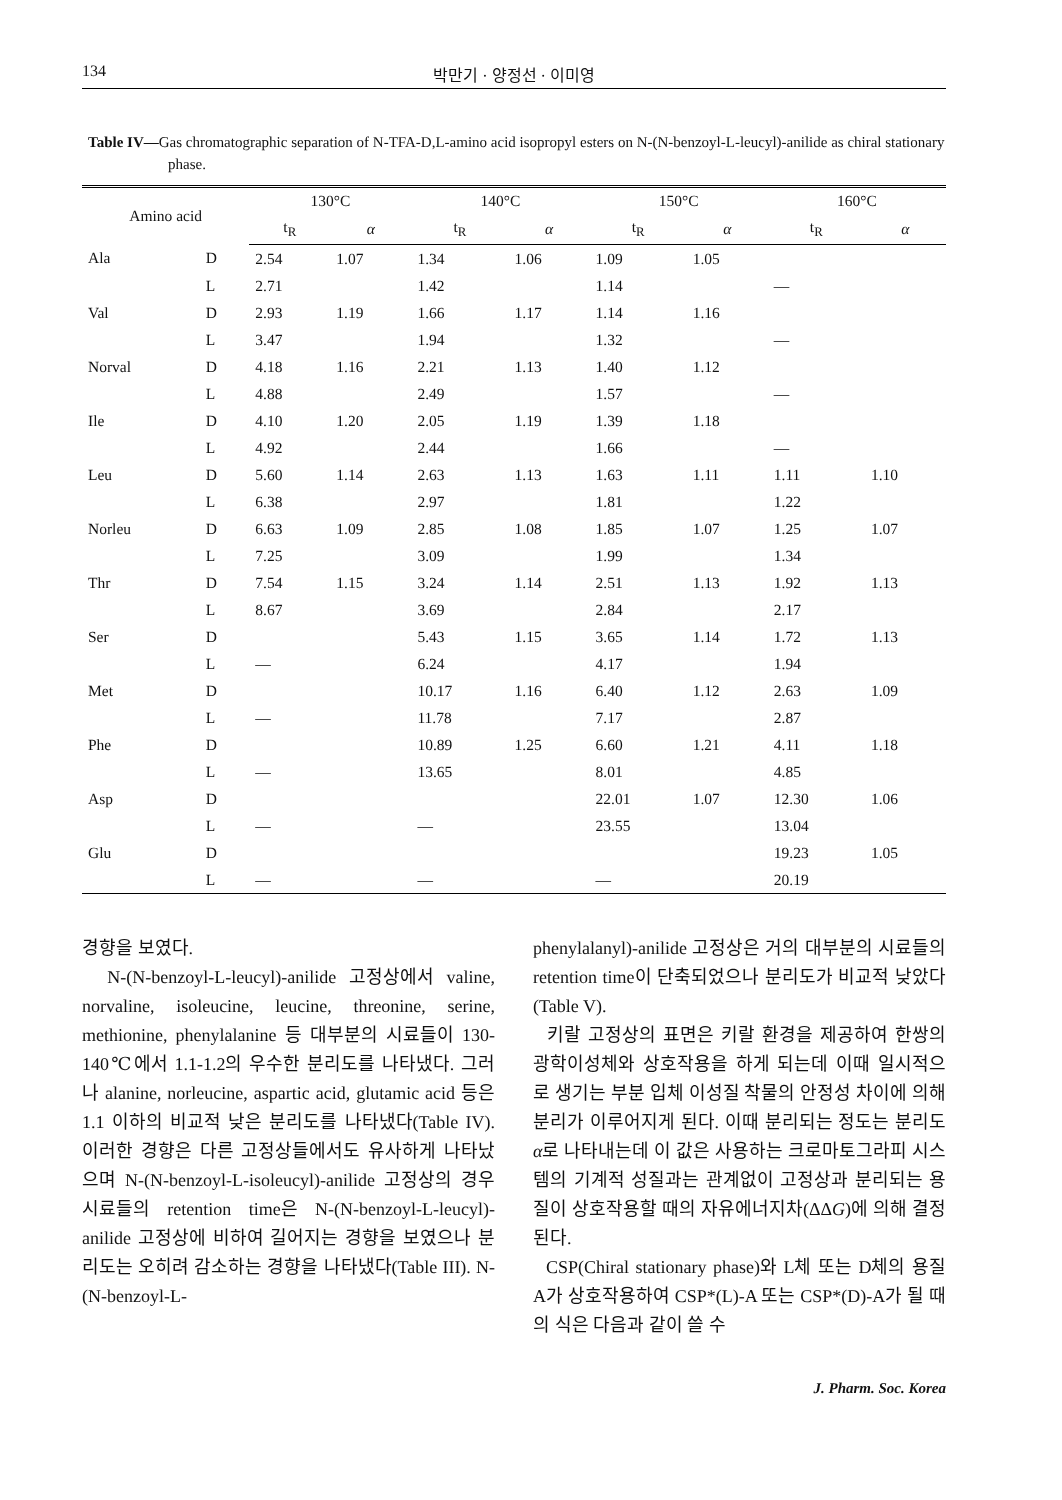134 박만기 · 양정선 · 이미영
Table IV—Gas chromatographic separation of N-TFA-D,L-amino acid isopropyl esters on N-(N-benzoyl-L-leucyl)-anilide as chiral stationary phase.
| Amino acid | | 130°C | | 140°C | | 150°C | | 160°C | |
| --- | --- | --- | --- | --- | --- | --- | --- | --- | --- |
| | | t<sub>R</sub> | α | t<sub>R</sub> | α | t<sub>R</sub> | α | t<sub>R</sub> | α |
| Ala | D | 2.54 | 1.07 | 1.34 | 1.06 | 1.09 | 1.05 | | |
| | L | 2.71 | | 1.42 | | 1.14 | | — | |
| Val | D | 2.93 | 1.19 | 1.66 | 1.17 | 1.14 | 1.16 | | |
| | L | 3.47 | | 1.94 | | 1.32 | | — | |
| Norval | D | 4.18 | 1.16 | 2.21 | 1.13 | 1.40 | 1.12 | | |
| | L | 4.88 | | 2.49 | | 1.57 | | — | |
| Ile | D | 4.10 | 1.20 | 2.05 | 1.19 | 1.39 | 1.18 | | |
| | L | 4.92 | | 2.44 | | 1.66 | | — | |
| Leu | D | 5.60 | 1.14 | 2.63 | 1.13 | 1.63 | 1.11 | 1.11 | 1.10 |
| | L | 6.38 | | 2.97 | | 1.81 | | 1.22 | |
| Norleu | D | 6.63 | 1.09 | 2.85 | 1.08 | 1.85 | 1.07 | 1.25 | 1.07 |
| | L | 7.25 | | 3.09 | | 1.99 | | 1.34 | |
| Thr | D | 7.54 | 1.15 | 3.24 | 1.14 | 2.51 | 1.13 | 1.92 | 1.13 |
| | L | 8.67 | | 3.69 | | 2.84 | | 2.17 | |
| Ser | D | | | 5.43 | 1.15 | 3.65 | 1.14 | 1.72 | 1.13 |
| | L | — | | 6.24 | | 4.17 | | 1.94 | |
| Met | D | | | 10.17 | 1.16 | 6.40 | 1.12 | 2.63 | 1.09 |
| | L | — | | 11.78 | | 7.17 | | 2.87 | |
| Phe | D | | | 10.89 | 1.25 | 6.60 | 1.21 | 4.11 | 1.18 |
| | L | — | | 13.65 | | 8.01 | | 4.85 | |
| Asp | D | | | | | 22.01 | 1.07 | 12.30 | 1.06 |
| | L | — | | — | | 23.55 | | 13.04 | |
| Glu | D | | | | | | | 19.23 | 1.05 |
| | L | — | | — | | — | | 20.19 | |
경향을 보였다.
N-(N-benzoyl-L-leucyl)-anilide 고정상에서 valine, norvaline, isoleucine, leucine, threonine, serine, methionine, phenylalanine 등 대부분의 시료들이 130-140℃에서 1.1-1.2의 우수한 분리도를 나타냈다. 그러나 alanine, norleucine, aspartic acid, glutamic acid 등은 1.1 이하의 비교적 낮은 분리도를 나타냈다(Table IV). 이러한 경향은 다른 고정상들에서도 유사하게 나타났으며 N-(N-benzoyl-L-isoleucyl)-anilide 고정상의 경우 시료들의 retention time은 N-(N-benzoyl-L-leucyl)-anilide 고정상에 비하여 길어지는 경향을 보였으나 분리도는 오히려 감소하는 경향을 나타냈다(Table III). N-(N-benzoyl-L-
phenylalanyl)-anilide 고정상은 거의 대부분의 시료들의 retention time이 단축되었으나 분리도가 비교적 낮았다(Table V).
키랄 고정상의 표면은 키랄 환경을 제공하여 한쌍의 광학이성체와 상호작용을 하게 되는데 이때 일시적으로 생기는 부분 입체 이성질 착물의 안정성 차이에 의해 분리가 이루어지게 된다. 이때 분리되는 정도는 분리도 α로 나타내는데 이 값은 사용하는 크로마토그라피 시스템의 기계적 성질과는 관계없이 고정상과 분리되는 용질이 상호작용할 때의 자유에너지차(ΔΔG)에 의해 결정된다.
CSP(Chiral stationary phase)와 L체 또는 D체의 용질 A가 상호작용하여 CSP*(L)-A 또는 CSP*(D)-A가 될 때의 식은 다음과 같이 쓸 수
J. Pharm. Soc. Korea